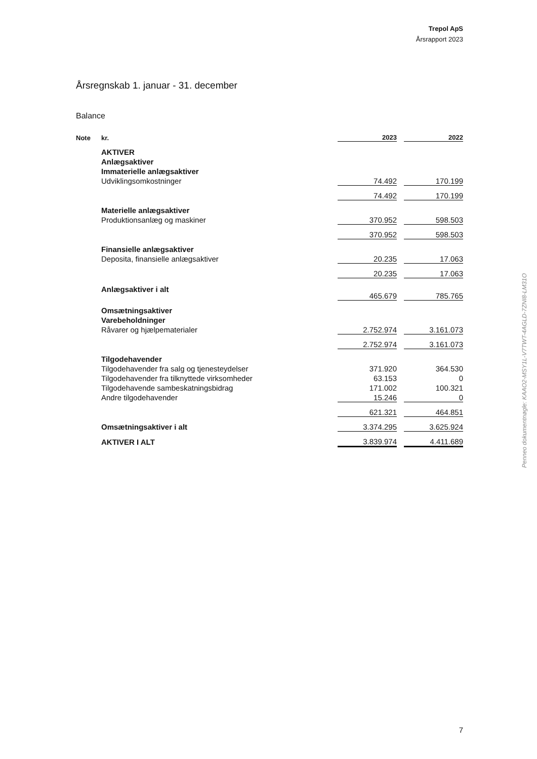Trepol ApS
Årsrapport 2023
Årsregnskab 1. januar - 31. december
Balance
| Note | kr. | 2023 | | 2022 |
| --- | --- | --- | --- | --- |
| | AKTIVER | | | |
| | Anlægsaktiver | | | |
| | Immaterielle anlægsaktiver | | | |
| | Udviklingsomkostninger | 74.492 | | 170.199 |
| | | 74.492 | | 170.199 |
| | Materielle anlægsaktiver | | | |
| | Produktionsanlæg og maskiner | 370.952 | | 598.503 |
| | | 370.952 | | 598.503 |
| | Finansielle anlægsaktiver | | | |
| | Deposita, finansielle anlægsaktiver | 20.235 | | 17.063 |
| | | 20.235 | | 17.063 |
| | Anlægsaktiver i alt | 465.679 | | 785.765 |
| | Omsætningsaktiver | | | |
| | Varebeholdninger | | | |
| | Råvarer og hjælpematerialer | 2.752.974 | | 3.161.073 |
| | | 2.752.974 | | 3.161.073 |
| | Tilgodehavender | | | |
| | Tilgodehavender fra salg og tjenesteydelser | 371.920 | | 364.530 |
| | Tilgodehavender fra tilknyttede virksomheder | 63.153 | | 0 |
| | Tilgodehavende sambeskatningsbidrag | 171.002 | | 100.321 |
| | Andre tilgodehavender | 15.246 | | 0 |
| | | 621.321 | | 464.851 |
| | Omsætningsaktiver i alt | 3.374.295 | | 3.625.924 |
| | AKTIVER I ALT | 3.839.974 | | 4.411.689 |
Penneo dokumentnøgle: KAAO2-MSY1L-V7TWT-4AGLD-7ZNI8-LM31O
7